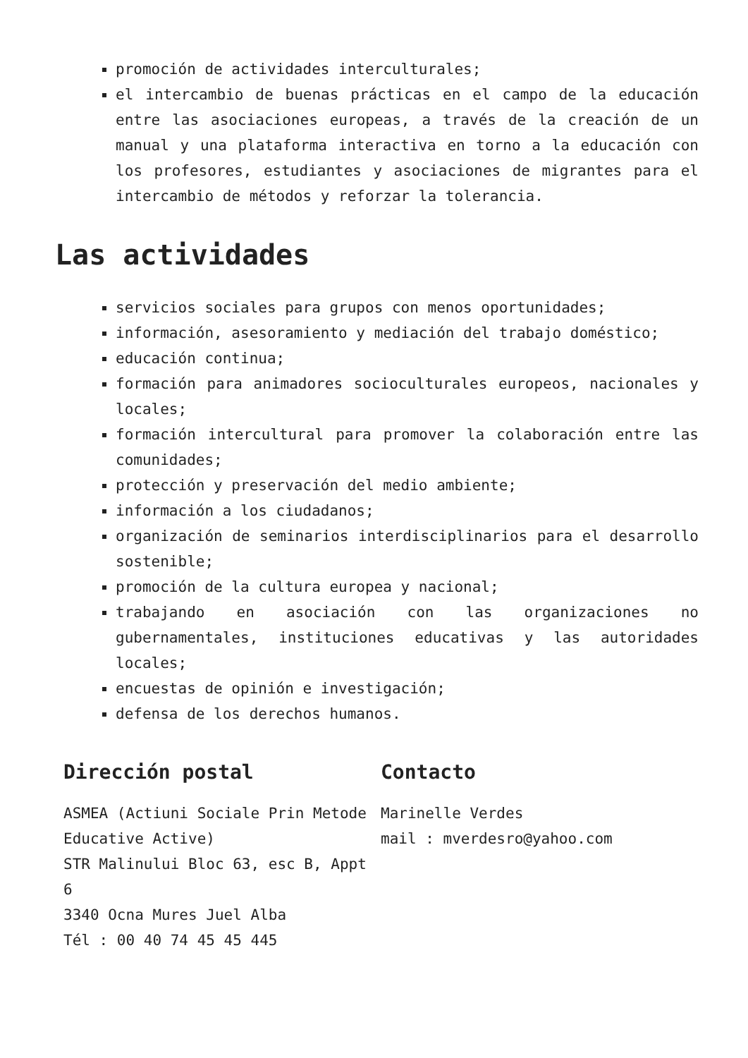promoción de actividades interculturales;
el intercambio de buenas prácticas en el campo de la educación entre las asociaciones europeas, a través de la creación de un manual y una plataforma interactiva en torno a la educación con los profesores, estudiantes y asociaciones de migrantes para el intercambio de métodos y reforzar la tolerancia.
Las actividades
servicios sociales para grupos con menos oportunidades;
información, asesoramiento y mediación del trabajo doméstico;
educación continua;
formación para animadores socioculturales europeos, nacionales y locales;
formación intercultural para promover la colaboración entre las comunidades;
protección y preservación del medio ambiente;
información a los ciudadanos;
organización de seminarios interdisciplinarios para el desarrollo sostenible;
promoción de la cultura europea y nacional;
trabajando en asociación con las organizaciones no gubernamentales, instituciones educativas y las autoridades locales;
encuestas de opinión e investigación;
defensa de los derechos humanos.
Dirección postal
ASMEA (Actiuni Sociale Prin Metode Educative Active)
STR Malinului Bloc 63, esc B, Appt 6
3340 Ocna Mures Juel Alba
Tél : 00 40 74 45 45 445
Contacto
Marinelle Verdes
mail : mverdesro@yahoo.com